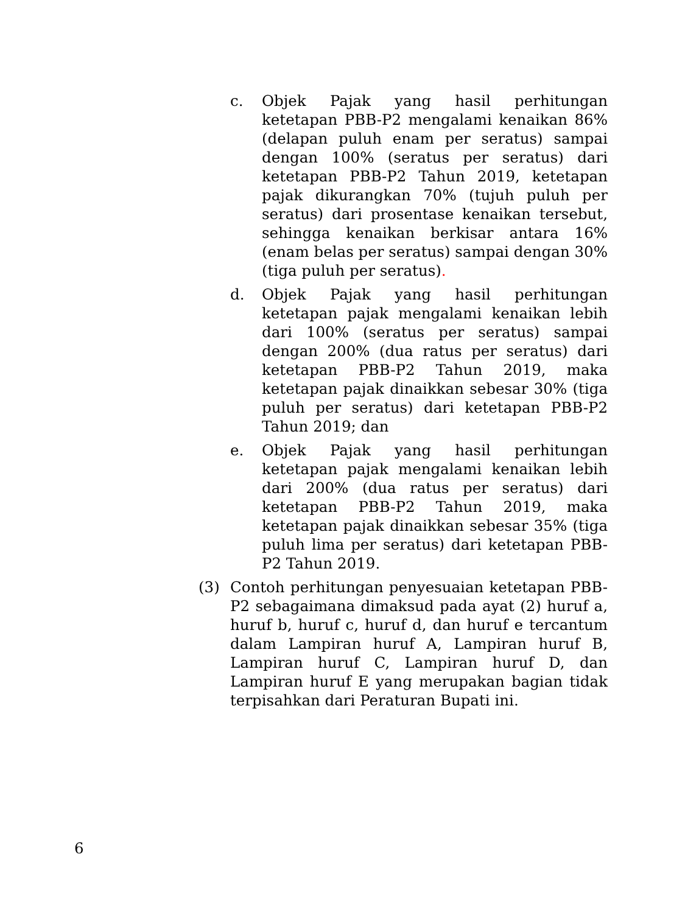c. Objek Pajak yang hasil perhitungan ketetapan PBB-P2 mengalami kenaikan 86% (delapan puluh enam per seratus) sampai dengan 100% (seratus per seratus) dari ketetapan PBB-P2 Tahun 2019, ketetapan pajak dikurangkan 70% (tujuh puluh per seratus) dari prosentase kenaikan tersebut, sehingga kenaikan berkisar antara 16% (enam belas per seratus) sampai dengan 30% (tiga puluh per seratus).
d. Objek Pajak yang hasil perhitungan ketetapan pajak mengalami kenaikan lebih dari 100% (seratus per seratus) sampai dengan 200% (dua ratus per seratus) dari ketetapan PBB-P2 Tahun 2019, maka ketetapan pajak dinaikkan sebesar 30% (tiga puluh per seratus) dari ketetapan PBB-P2 Tahun 2019; dan
e. Objek Pajak yang hasil perhitungan ketetapan pajak mengalami kenaikan lebih dari 200% (dua ratus per seratus) dari ketetapan PBB-P2 Tahun 2019, maka ketetapan pajak dinaikkan sebesar 35% (tiga puluh lima per seratus) dari ketetapan PBB-P2 Tahun 2019.
(3) Contoh perhitungan penyesuaian ketetapan PBB-P2 sebagaimana dimaksud pada ayat (2) huruf a, huruf b, huruf c, huruf d, dan huruf e tercantum dalam Lampiran huruf A, Lampiran huruf B, Lampiran huruf C, Lampiran huruf D, dan Lampiran huruf E yang merupakan bagian tidak terpisahkan dari Peraturan Bupati ini.
6